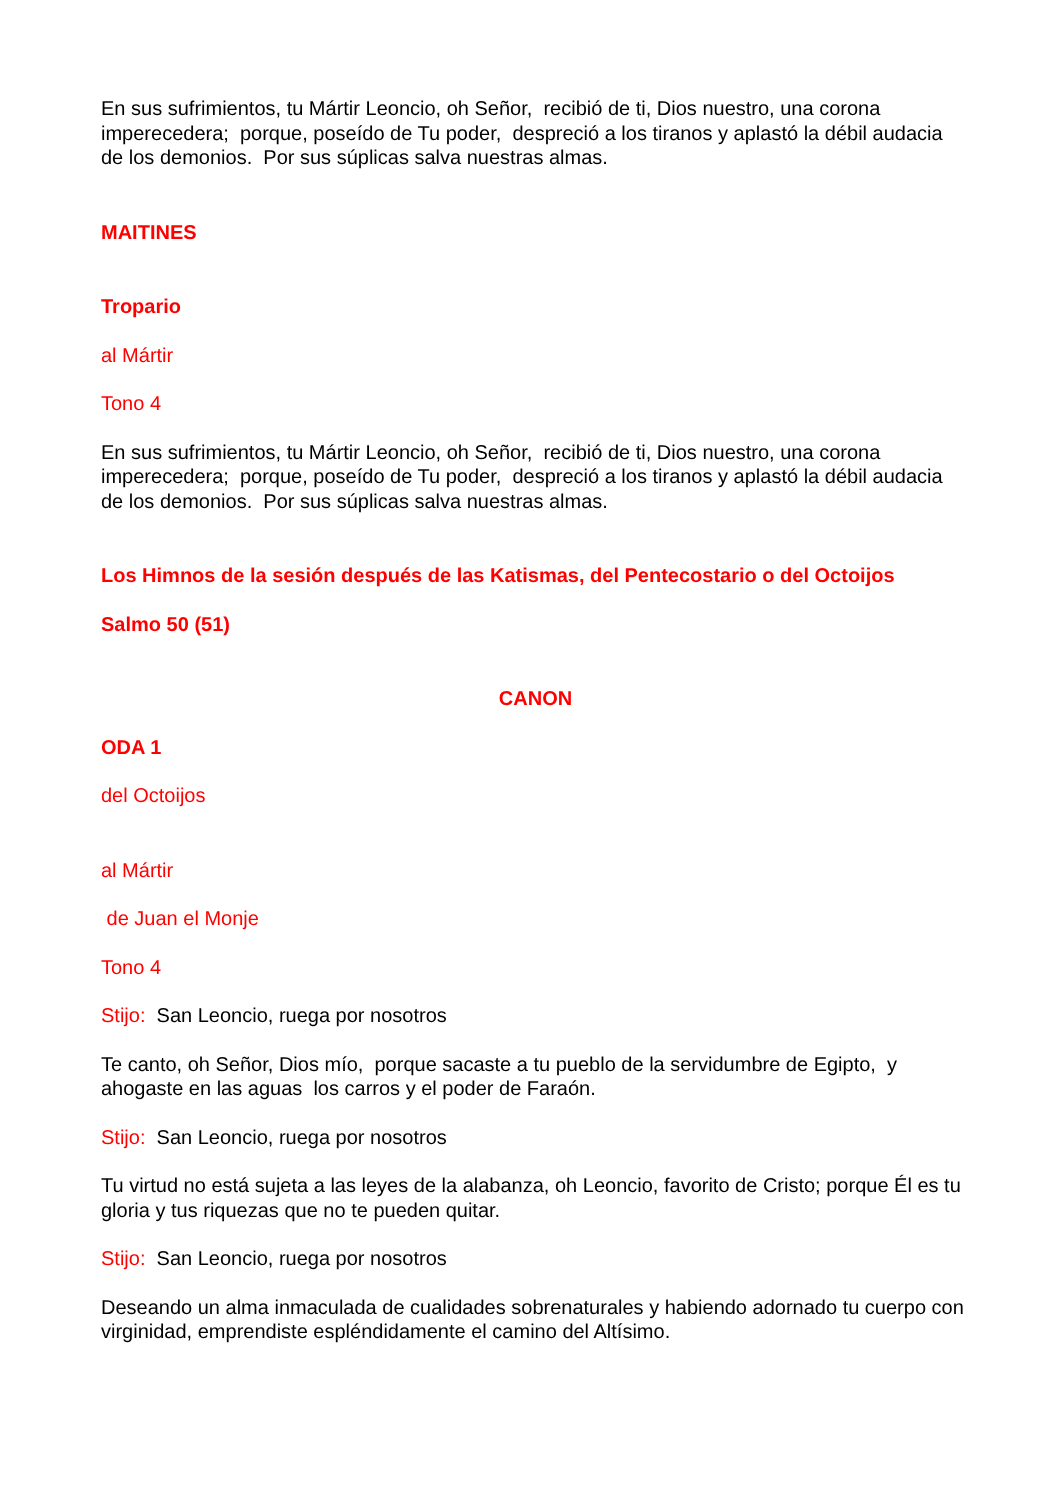En sus sufrimientos, tu Mártir Leoncio, oh Señor, recibió de ti, Dios nuestro, una corona imperecedera; porque, poseído de Tu poder, despreció a los tiranos y aplastó la débil audacia de los demonios. Por sus súplicas salva nuestras almas.
MAITINES
Tropario
al Mártir
Tono 4
En sus sufrimientos, tu Mártir Leoncio, oh Señor, recibió de ti, Dios nuestro, una corona imperecedera; porque, poseído de Tu poder, despreció a los tiranos y aplastó la débil audacia de los demonios. Por sus súplicas salva nuestras almas.
Los Himnos de la sesión después de las Katismas, del Pentecostario o del Octoijos
Salmo 50 (51)
CANON
ODA 1
del Octoijos
al Mártir
de Juan el Monje
Tono 4
Stijo: San Leoncio, ruega por nosotros
Te canto, oh Señor, Dios mío, porque sacaste a tu pueblo de la servidumbre de Egipto, y ahogaste en las aguas los carros y el poder de Faraón.
Stijo: San Leoncio, ruega por nosotros
Tu virtud no está sujeta a las leyes de la alabanza, oh Leoncio, favorito de Cristo; porque Él es tu gloria y tus riquezas que no te pueden quitar.
Stijo: San Leoncio, ruega por nosotros
Deseando un alma inmaculada de cualidades sobrenaturales y habiendo adornado tu cuerpo con virginidad, emprendiste espléndidamente el camino del Altísimo.